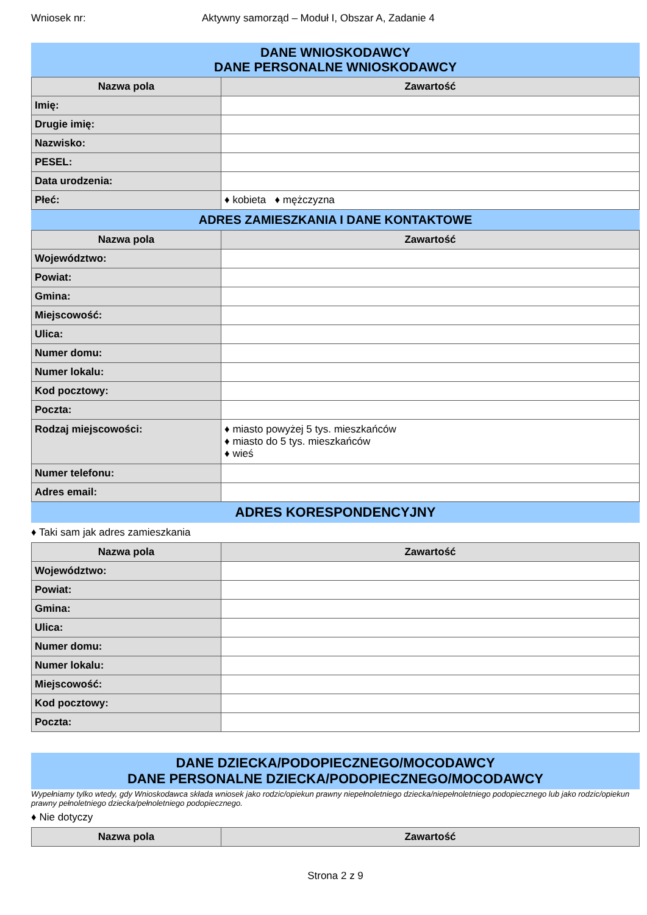Wniosek nr: Aktywny samorząd – Moduł I, Obszar A, Zadanie 4
DANE WNIOSKODAWCY
DANE PERSONALNE WNIOSKODAWCY
| Nazwa pola | Zawartość |
| --- | --- |
| Imię: | |
| Drugie imię: | |
| Nazwisko: | |
| PESEL: | |
| Data urodzenia: | |
| Płeć: | ♦ kobieta ♦ mężczyzna |
ADRES ZAMIESZKANIA I DANE KONTAKTOWE
| Nazwa pola | Zawartość |
| --- | --- |
| Województwo: | |
| Powiat: | |
| Gmina: | |
| Miejscowość: | |
| Ulica: | |
| Numer domu: | |
| Numer lokalu: | |
| Kod pocztowy: | |
| Poczta: | |
| Rodzaj miejscowości: | ♦ miasto powyżej 5 tys. mieszkańców ♦ miasto do 5 tys. mieszkańców ♦ wieś |
| Numer telefonu: | |
| Adres email: | |
ADRES KORESPONDENCYJNY
♦ Taki sam jak adres zamieszkania
| Nazwa pola | Zawartość |
| --- | --- |
| Województwo: | |
| Powiat: | |
| Gmina: | |
| Ulica: | |
| Numer domu: | |
| Numer lokalu: | |
| Miejscowość: | |
| Kod pocztowy: | |
| Poczta: | |
DANE DZIECKA/PODOPIECZNEGO/MOCODAWCY
DANE PERSONALNE DZIECKA/PODOPIECZNEGO/MOCODAWCY
Wypełniamy tylko wtedy, gdy Wnioskodawca składa wniosek jako rodzic/opiekun prawny niepełnoletniego dziecka/niepełnoletniego podopiecznego lub jako rodzic/opiekun prawny pełnoletniego dziecka/pełnoletniego podopiecznego.
♦ Nie dotyczy
| Nazwa pola | Zawartość |
| --- | --- |
Strona 2 z 9